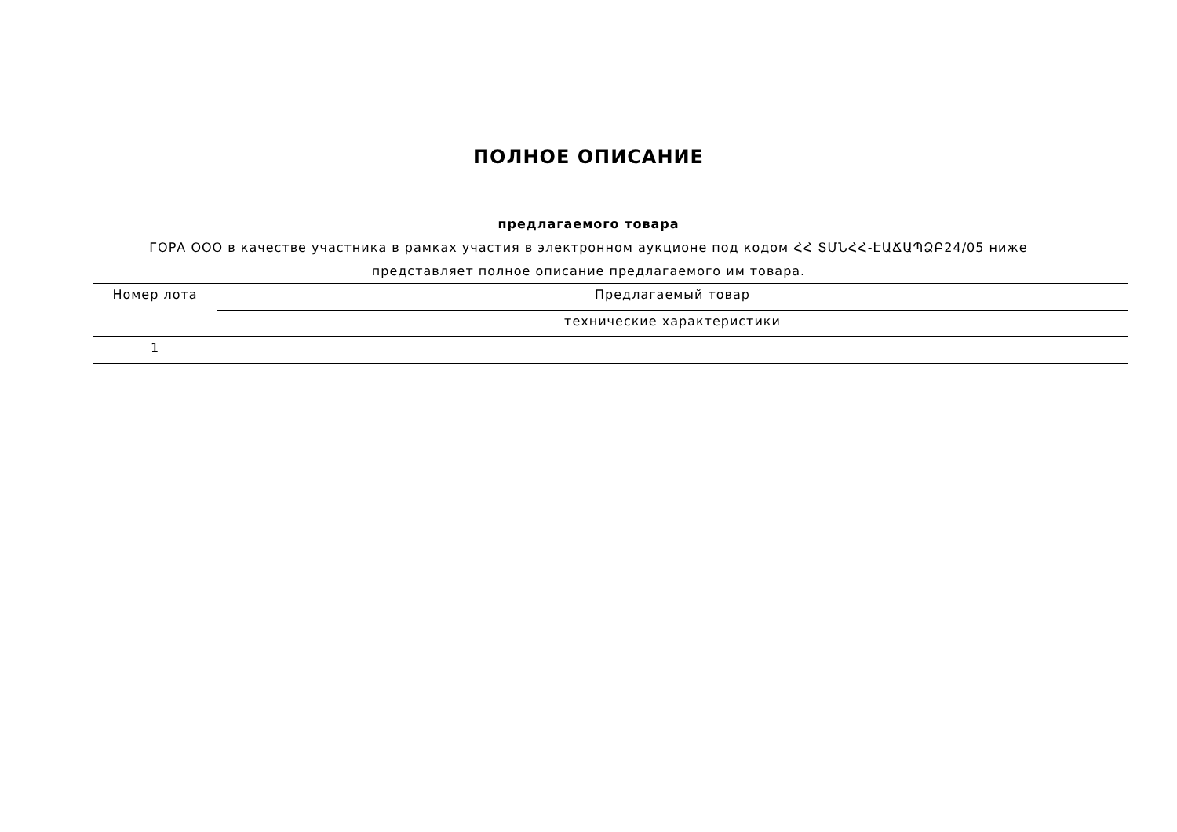ПОЛНОЕ ОПИСАНИЕ
предлагаемого товара
ГОРА ООО в качестве участника в рамках участия в электронном аукционе под кодом ՀՀ ՏՄՆՀՀ-ԷԱՃԱՊՁԲ24/05 ниже
представляет полное описание предлагаемого им товара.
| Номер лота | Предлагаемый товар |
| --- | --- |
| | технические характеристики |
| 1 | |